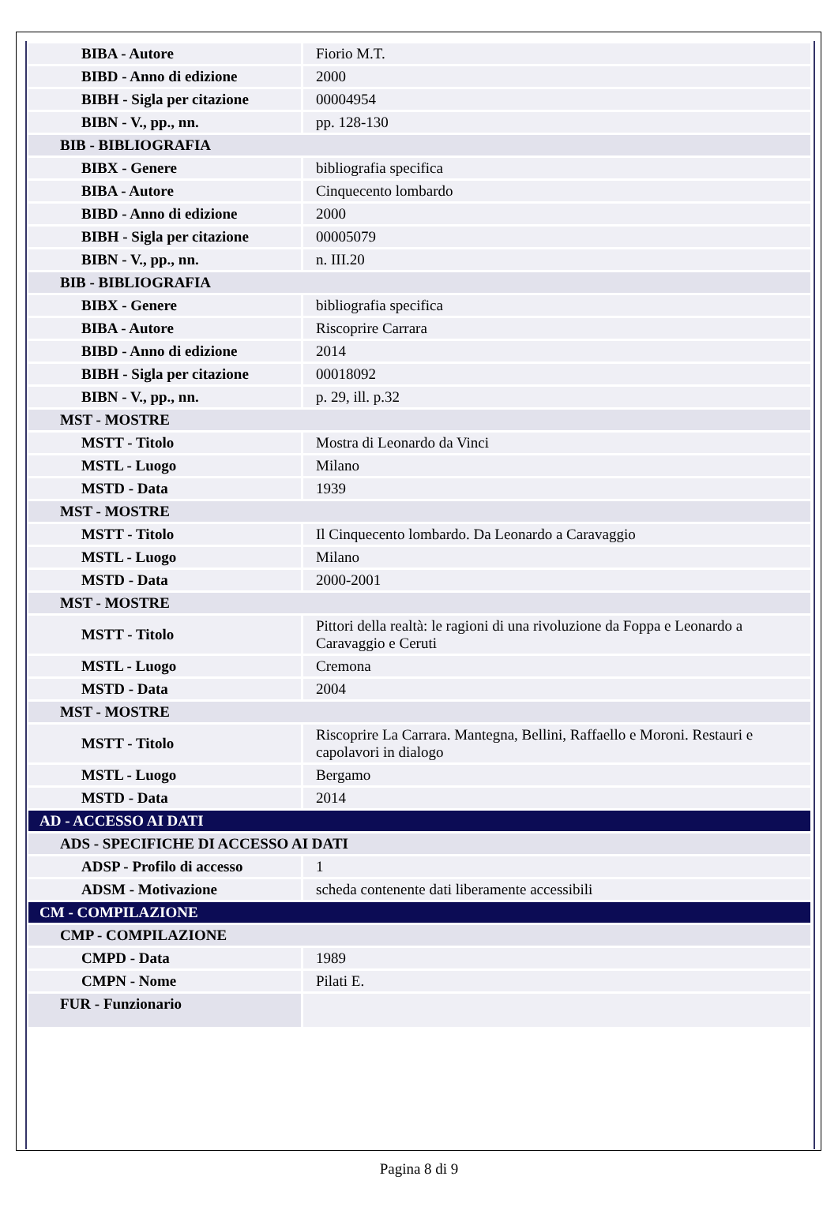| BIBA - Autore | Fiorio M.T. |
| BIBD - Anno di edizione | 2000 |
| BIBH - Sigla per citazione | 00004954 |
| BIBN - V., pp., nn. | pp. 128-130 |
| BIB - BIBLIOGRAFIA | |
| BIBX - Genere | bibliografia specifica |
| BIBA - Autore | Cinquecento lombardo |
| BIBD - Anno di edizione | 2000 |
| BIBH - Sigla per citazione | 00005079 |
| BIBN - V., pp., nn. | n. III.20 |
| BIB - BIBLIOGRAFIA | |
| BIBX - Genere | bibliografia specifica |
| BIBA - Autore | Riscoprire Carrara |
| BIBD - Anno di edizione | 2014 |
| BIBH - Sigla per citazione | 00018092 |
| BIBN - V., pp., nn. | p. 29, ill. p.32 |
| MST - MOSTRE | |
| MSTT - Titolo | Mostra di Leonardo da Vinci |
| MSTL - Luogo | Milano |
| MSTD - Data | 1939 |
| MST - MOSTRE | |
| MSTT - Titolo | Il Cinquecento lombardo. Da Leonardo a Caravaggio |
| MSTL - Luogo | Milano |
| MSTD - Data | 2000-2001 |
| MST - MOSTRE | |
| MSTT - Titolo | Pittori della realtà: le ragioni di una rivoluzione da Foppa e Leonardo a Caravaggio e Ceruti |
| MSTL - Luogo | Cremona |
| MSTD - Data | 2004 |
| MST - MOSTRE | |
| MSTT - Titolo | Riscoprire La Carrara. Mantegna, Bellini, Raffaello e Moroni. Restauri e capolavori in dialogo |
| MSTL - Luogo | Bergamo |
| MSTD - Data | 2014 |
| AD - ACCESSO AI DATI | |
| ADS - SPECIFICHE DI ACCESSO AI DATI | |
| ADSP - Profilo di accesso | 1 |
| ADSM - Motivazione | scheda contenente dati liberamente accessibili |
| CM - COMPILAZIONE | |
| CMP - COMPILAZIONE | |
| CMPD - Data | 1989 |
| CMPN - Nome | Pilati E. |
| FUR - Funzionario | |
Pagina 8 di 9